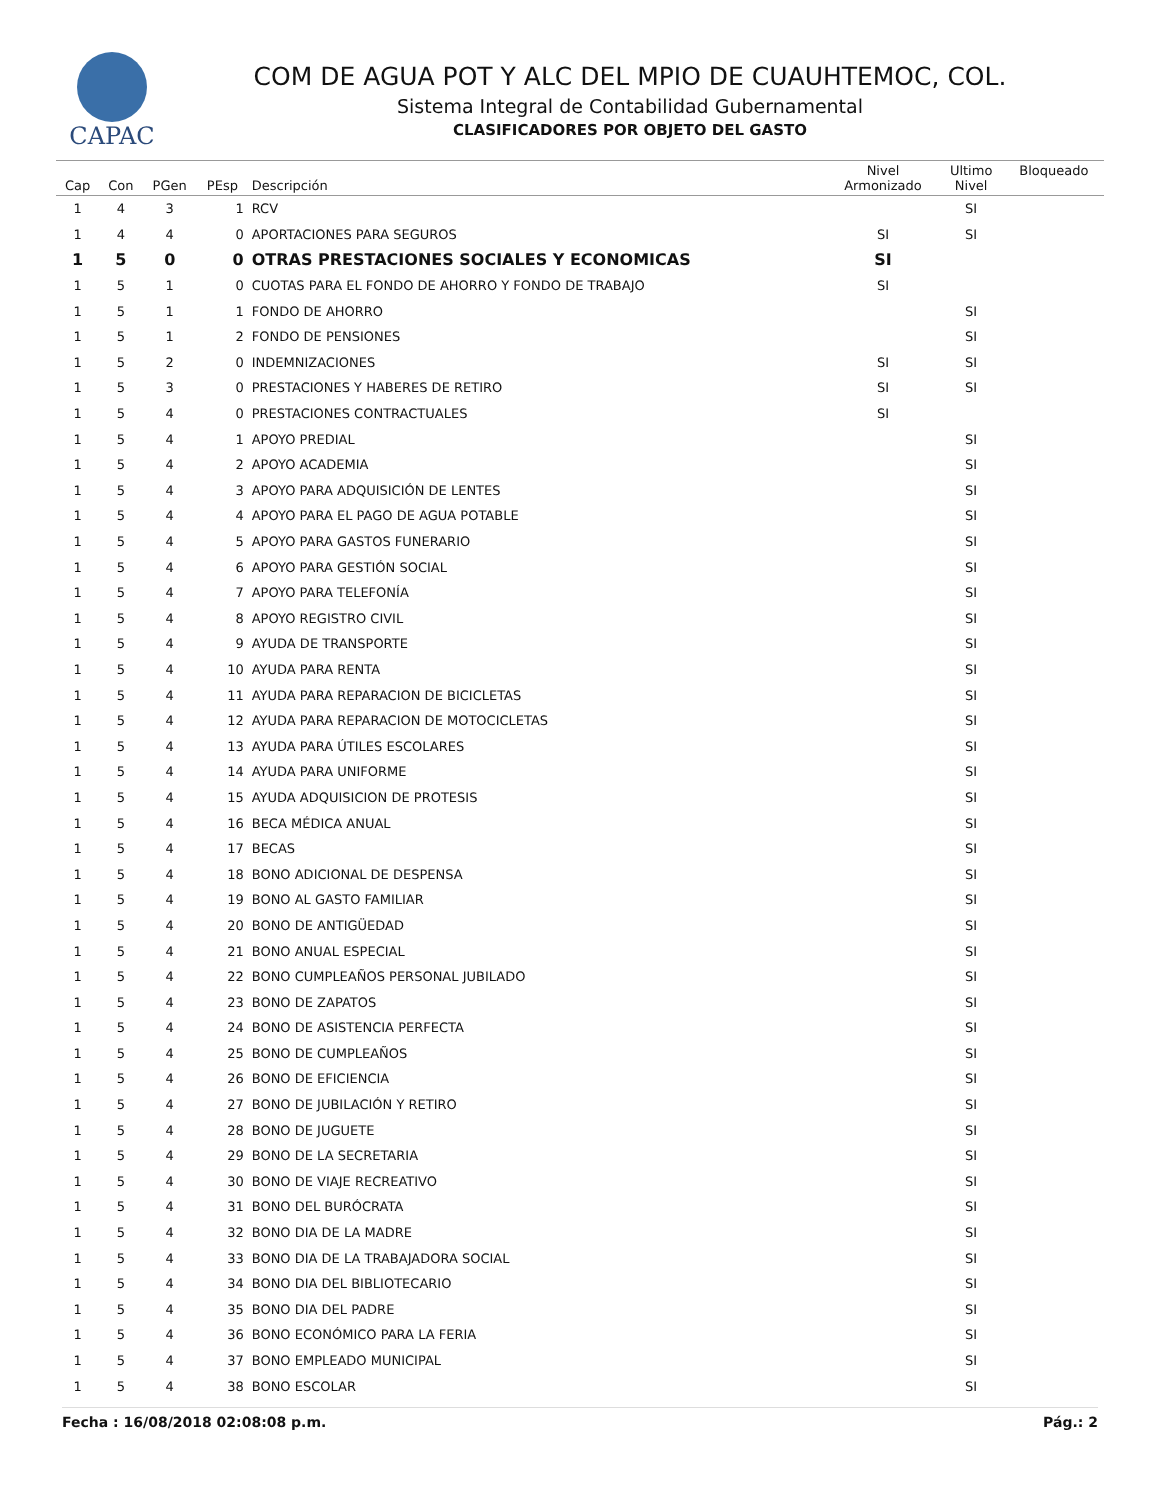CAPAC
COM DE AGUA POT Y ALC DEL MPIO DE CUAUHTEMOC, COL.
Sistema Integral de Contabilidad Gubernamental
CLASIFICADORES POR OBJETO DEL GASTO
| Cap | Con | PGen | PEsp | Descripción | Nivel Armonizado | Ultimo Nivel | Bloqueado |
| --- | --- | --- | --- | --- | --- | --- | --- |
| 1 | 4 | 3 | 1 | RCV | | SI | |
| 1 | 4 | 4 | 0 | APORTACIONES PARA SEGUROS | SI | SI | |
| 1 | 5 | 0 | 0 | OTRAS PRESTACIONES SOCIALES Y ECONOMICAS | SI | | |
| 1 | 5 | 1 | 0 | CUOTAS PARA EL FONDO DE AHORRO Y FONDO DE TRABAJO | SI | | |
| 1 | 5 | 1 | 1 | FONDO DE AHORRO | | SI | |
| 1 | 5 | 1 | 2 | FONDO DE PENSIONES | | SI | |
| 1 | 5 | 2 | 0 | INDEMNIZACIONES | SI | SI | |
| 1 | 5 | 3 | 0 | PRESTACIONES Y HABERES DE RETIRO | SI | SI | |
| 1 | 5 | 4 | 0 | PRESTACIONES CONTRACTUALES | SI | | |
| 1 | 5 | 4 | 1 | APOYO PREDIAL | | SI | |
| 1 | 5 | 4 | 2 | APOYO ACADEMIA | | SI | |
| 1 | 5 | 4 | 3 | APOYO PARA ADQUISICIÓN DE LENTES | | SI | |
| 1 | 5 | 4 | 4 | APOYO PARA EL PAGO DE AGUA POTABLE | | SI | |
| 1 | 5 | 4 | 5 | APOYO PARA GASTOS FUNERARIO | | SI | |
| 1 | 5 | 4 | 6 | APOYO PARA GESTIÓN SOCIAL | | SI | |
| 1 | 5 | 4 | 7 | APOYO PARA TELEFONÍA | | SI | |
| 1 | 5 | 4 | 8 | APOYO REGISTRO CIVIL | | SI | |
| 1 | 5 | 4 | 9 | AYUDA DE TRANSPORTE | | SI | |
| 1 | 5 | 4 | 10 | AYUDA PARA RENTA | | SI | |
| 1 | 5 | 4 | 11 | AYUDA PARA REPARACION DE BICICLETAS | | SI | |
| 1 | 5 | 4 | 12 | AYUDA PARA REPARACION DE MOTOCICLETAS | | SI | |
| 1 | 5 | 4 | 13 | AYUDA PARA ÚTILES ESCOLARES | | SI | |
| 1 | 5 | 4 | 14 | AYUDA PARA UNIFORME | | SI | |
| 1 | 5 | 4 | 15 | AYUDA ADQUISICION DE PROTESIS | | SI | |
| 1 | 5 | 4 | 16 | BECA MÉDICA ANUAL | | SI | |
| 1 | 5 | 4 | 17 | BECAS | | SI | |
| 1 | 5 | 4 | 18 | BONO ADICIONAL DE DESPENSA | | SI | |
| 1 | 5 | 4 | 19 | BONO AL GASTO FAMILIAR | | SI | |
| 1 | 5 | 4 | 20 | BONO DE ANTIGÜEDAD | | SI | |
| 1 | 5 | 4 | 21 | BONO ANUAL ESPECIAL | | SI | |
| 1 | 5 | 4 | 22 | BONO CUMPLEAÑOS PERSONAL JUBILADO | | SI | |
| 1 | 5 | 4 | 23 | BONO DE ZAPATOS | | SI | |
| 1 | 5 | 4 | 24 | BONO DE ASISTENCIA PERFECTA | | SI | |
| 1 | 5 | 4 | 25 | BONO DE CUMPLEAÑOS | | SI | |
| 1 | 5 | 4 | 26 | BONO DE EFICIENCIA | | SI | |
| 1 | 5 | 4 | 27 | BONO DE JUBILACIÓN Y RETIRO | | SI | |
| 1 | 5 | 4 | 28 | BONO DE JUGUETE | | SI | |
| 1 | 5 | 4 | 29 | BONO DE LA SECRETARIA | | SI | |
| 1 | 5 | 4 | 30 | BONO DE VIAJE RECREATIVO | | SI | |
| 1 | 5 | 4 | 31 | BONO DEL BURÓCRATA | | SI | |
| 1 | 5 | 4 | 32 | BONO DIA DE LA MADRE | | SI | |
| 1 | 5 | 4 | 33 | BONO DIA DE LA TRABAJADORA SOCIAL | | SI | |
| 1 | 5 | 4 | 34 | BONO DIA DEL BIBLIOTECARIO | | SI | |
| 1 | 5 | 4 | 35 | BONO DIA DEL PADRE | | SI | |
| 1 | 5 | 4 | 36 | BONO ECONÓMICO PARA LA FERIA | | SI | |
| 1 | 5 | 4 | 37 | BONO EMPLEADO MUNICIPAL | | SI | |
| 1 | 5 | 4 | 38 | BONO ESCOLAR | | SI | |
Fecha : 16/08/2018 02:08:08 p.m. Pág.: 2